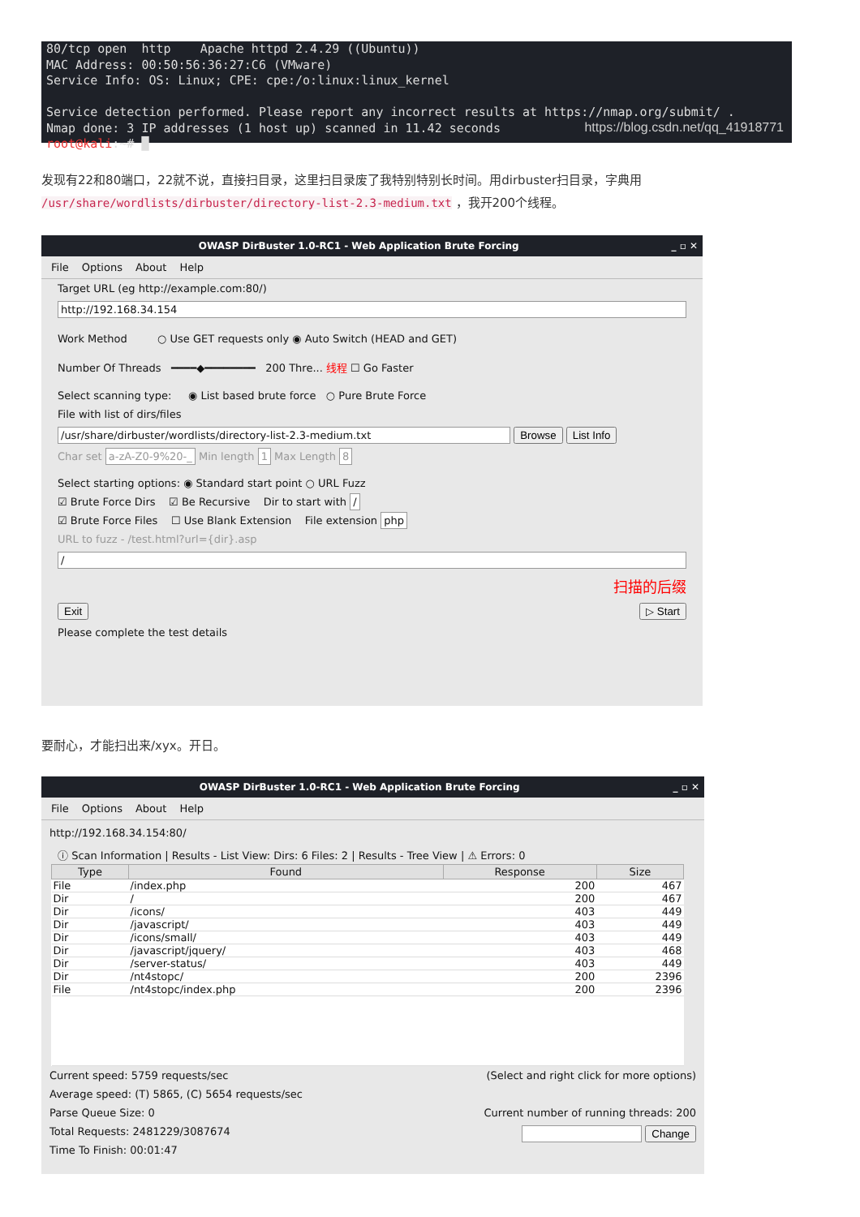80/tcp open http Apache httpd 2.4.29 ((Ubuntu)) MAC Address: 00:50:56:36:27:C6 (VMware) Service Info: OS: Linux; CPE: cpe:/o:linux:linux_kernel Service detection performed. Please report any incorrect results at https://nmap.org/submit/ . Nmap done: 3 IP addresses (1 host up) scanned in 11.42 seconds root@kali:~# █
https://blog.csdn.net/qq_41918771
发现有22和80端口，22就不说，直接扫目录，这里扫目录废了我特别特别长时间。用dirbuster扫目录，字典用 /usr/share/wordlists/dirbuster/directory-list-2.3-medium.txt ，我开200个线程。
OWASP DirBuster 1.0-RC1 - Web Application Brute Forcing _ ▫ ✕
File Options About Help
Target URL (eg http://example.com:80/)
http://192.168.34.154
Work Method ○ Use GET requests only ◉ Auto Switch (HEAD and GET)
Number Of Threads ━━━━◆━━━━━━━━ 200 Thre... 线程 ☐ Go Faster
Select scanning type: ◉ List based brute force ○ Pure Brute Force
File with list of dirs/files
/usr/share/dirbuster/wordlists/directory-list-2.3-medium.txt Browse List Info
Char set a-zA-Z0-9%20-_ Min length 1 Max Length 8
Select starting options: ◉ Standard start point ○ URL Fuzz
☑ Brute Force Dirs ☑ Be Recursive Dir to start with /
☑ Brute Force Files ☐ Use Blank Extension File extension php
URL to fuzz - /test.html?url={dir}.asp
/
扫描的后缀
Exit ▷ Start
Please complete the test details
要耐心，才能扫出来/xyx。开日。
OWASP DirBuster 1.0-RC1 - Web Application Brute Forcing _ ▫ ✕
File Options About Help
http://192.168.34.154:80/
ⓘ Scan Information | Results - List View: Dirs: 6 Files: 2 | Results - Tree View | ⚠ Errors: 0
| Type | Found | Response | Size |
| --- | --- | --- | --- |
| File | /index.php | 200 | 467 |
| Dir | / | 200 | 467 |
| Dir | /icons/ | 403 | 449 |
| Dir | /javascript/ | 403 | 449 |
| Dir | /icons/small/ | 403 | 449 |
| Dir | /javascript/jquery/ | 403 | 468 |
| Dir | /server-status/ | 403 | 449 |
| Dir | /nt4stopc/ | 200 | 2396 |
| File | /nt4stopc/index.php | 200 | 2396 |
Current speed: 5759 requests/sec (Select and right click for more options)
Average speed: (T) 5865, (C) 5654 requests/sec
Parse Queue Size: 0 Current number of running threads: 200
Total Requests: 2481229/3087674 Change
Time To Finish: 00:01:47